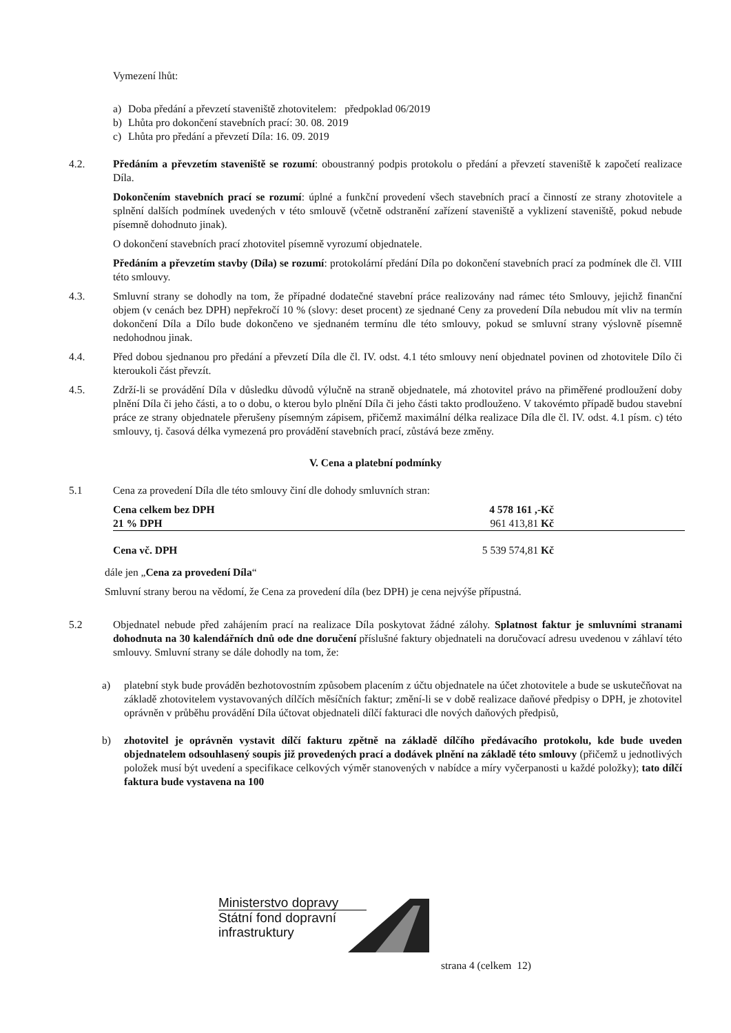Vymezení lhůt:
a) Doba předání a převzetí staveniště zhotovitelem: předpoklad 06/2019
b) Lhůta pro dokončení stavebních prací: 30. 08. 2019
c) Lhůta pro předání a převzetí Díla: 16. 09. 2019
4.2. Předáním a převzetím staveniště se rozumí: oboustranný podpis protokolu o předání a převzetí staveniště k započetí realizace Díla.
Dokončením stavebních prací se rozumí: úplné a funkční provedení všech stavebních prací a činností ze strany zhotovitele a splnění dalších podmínek uvedených v této smlouvě (včetně odstranění zařízení staveniště a vyklizení staveniště, pokud nebude písemně dohodnuto jinak).
O dokončení stavebních prací zhotovitel písemně vyrozumí objednatele.
Předáním a převzetím stavby (Díla) se rozumí: protokolární předání Díla po dokončení stavebních prací za podmínek dle čl. VIII této smlouvy.
4.3. Smluvní strany se dohodly na tom, že případné dodatečné stavební práce realizovány nad rámec této Smlouvy, jejichž finanční objem (v cenách bez DPH) nepřekročí 10 % (slovy: deset procent) ze sjednané Ceny za provedení Díla nebudou mít vliv na termín dokončení Díla a Dílo bude dokončeno ve sjednaném termínu dle této smlouvy, pokud se smluvní strany výslovně písemně nedohodnou jinak.
4.4. Před dobou sjednanou pro předání a převzetí Díla dle čl. IV. odst. 4.1 této smlouvy není objednatel povinen od zhotovitele Dílo či kteroukoli část převzít.
4.5. Zdrží-li se provádění Díla v důsledku důvodů výlučně na straně objednatele, má zhotovitel právo na přiměřené prodloužení doby plnění Díla či jeho části, a to o dobu, o kterou bylo plnění Díla či jeho části takto prodlouženo. V takovémto případě budou stavební práce ze strany objednatele přerušeny písemným zápisem, přičemž maximální délka realizace Díla dle čl. IV. odst. 4.1 písm. c) této smlouvy, tj. časová délka vymezená pro provádění stavebních prací, zůstává beze změny.
V. Cena a platební podmínky
5.1 Cena za provedení Díla dle této smlouvy činí dle dohody smluvních stran:
| Cena celkem bez DPH | 4 578 161 ,-Kč |
| 21 % DPH | 961 413,81 Kč |
| Cena vč. DPH | 5 539 574,81 Kč |
dále jen „Cena za provedení Díla“
Smluvní strany berou na vědomí, že Cena za provedení díla (bez DPH) je cena nejvýše přípustná.
5.2 Objednatel nebude před zahájením prací na realizace Díla poskytovat žádné zálohy. Splatnost faktur je smluvními stranami dohodnuta na 30 kalendářních dnů ode dne doručení příslušné faktury objednateli na doručovací adresu uvedenou v záhlaví této smlouvy. Smluvní strany se dále dohodly na tom, že:
a) platební styk bude prováděn bezhotovostním způsobem placením z účtu objednatele na účet zhotovitele a bude se uskutečňovat na základě zhotovitelem vystavovaných dílčích měsíčních faktur; změní-li se v době realizace daňové předpisy o DPH, je zhotovitel oprávněn v průběhu provádění Díla účtovat objednateli dílčí fakturaci dle nových daňových předpisů,
b) zhotovitel je oprávněn vystavit dílčí fakturu zpětně na základě dílčího předávacího protokolu, kde bude uveden objednatelem odsouhlasený soupis již provedených prací a dodávek plnění na základě této smlouvy (přičemž u jednotlivých položek musí být uvedení a specifikace celkových výměr stanovených v nabídce a míry vyčerpanosti u každé položky); tato dílčí faktura bude vystavena na 100
Ministerstvo dopravy
Státní fond dopravní
infrastruktury
strana 4 (celkem 12)